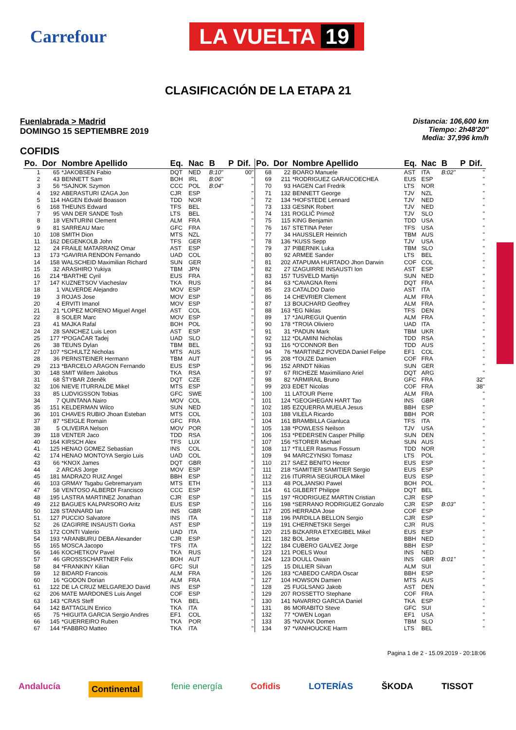Carrefour
LA VUELTA 19
CLASIFICACIÓN DE LA ETAPA 21
Fuenlabrada > Madrid
DOMINGO 15 SEPTIEMBRE 2019
Distancia: 106,600 km
Tiempo: 2h48'20"
Media: 37,996 km/h
COFIDIS
| Po. | Dor | Nombre Apellido | Eq. | Nac | B | P | Dif. |
| --- | --- | --- | --- | --- | --- | --- | --- |
| 1 | 65 | *JAKOBSEN Fabio | DQT | NED | B:10" | | 00" |
| 2 | 43 | BENNETT Sam | BOH | IRL | B:06" | | '' |
| 3 | 56 | *SAJNOK Szymon | CCC | POL | B:04" | | '' |
| 4 | 192 | ABERASTURI IZAGA Jon | CJR | ESP | | | '' |
| 5 | 114 | HAGEN Edvald Boasson | TDD | NOR | | | '' |
| 6 | 168 | THEUNS Edward | TFS | BEL | | | '' |
| 7 | 95 | VAN DER SANDE Tosh | LTS | BEL | | | '' |
| 8 | 18 | VENTURINI Clement | ALM | FRA | | | '' |
| 9 | 81 | SARREAU Marc | GFC | FRA | | | '' |
| 10 | 108 | SMITH Dion | MTS | NZL | | | '' |
| 11 | 162 | DEGENKOLB John | TFS | GER | | | '' |
| 12 | 24 | FRAILE MATARRANZ Omar | AST | ESP | | | '' |
| 13 | 173 | *GAVIRIA RENDON Fernando | UAD | COL | | | '' |
| 14 | 158 | WALSCHEID Maximilian Richard | SUN | GER | | | '' |
| 15 | 32 | ARASHIRO Yukiya | TBM | JPN | | | '' |
| 16 | 214 | *BARTHE Cyril | EUS | FRA | | | '' |
| 17 | 147 | KUZNETSOV Viacheslav | TKA | RUS | | | '' |
| 18 | 1 | VALVERDE Alejandro | MOV | ESP | | | '' |
| 19 | 3 | ROJAS Jose | MOV | ESP | | | '' |
| 20 | 4 | ERVITI Imanol | MOV | ESP | | | '' |
| 21 | 21 | *LOPEZ MORENO Miguel Angel | AST | COL | | | '' |
| 22 | 8 | SOLER Marc | MOV | ESP | | | '' |
| 23 | 41 | MAJKA Rafal | BOH | POL | | | '' |
| 24 | 28 | SANCHEZ Luis Leon | AST | ESP | | | '' |
| 25 | 177 | *POGAČAR Tadej | UAD | SLO | | | '' |
| 26 | 38 | TEUNS Dylan | TBM | BEL | | | '' |
| 27 | 107 | *SCHULTZ Nicholas | MTS | AUS | | | '' |
| 28 | 36 | PERNSTEINER Hermann | TBM | AUT | | | '' |
| 29 | 213 | *BARCELO ARAGON Fernando | EUS | ESP | | | '' |
| 30 | 148 | SMIT Willem Jakobus | TKA | RSA | | | '' |
| 31 | 68 | ŠTYBAR Zdeněk | DQT | CZE | | | '' |
| 32 | 106 | NIEVE ITURRALDE Mikel | MTS | ESP | | | '' |
| 33 | 85 | LUDVIGSSON Tobias | GFC | SWE | | | '' |
| 34 | 7 | QUINTANA Nairo | MOV | COL | | | '' |
| 35 | 151 | KELDERMAN Wilco | SUN | NED | | | '' |
| 36 | 101 | CHAVES RUBIO Jhoan Esteban | MTS | COL | | | '' |
| 37 | 87 | *SEIGLE Romain | GFC | FRA | | | '' |
| 38 | 5 | OLIVEIRA Nelson | MOV | POR | | | '' |
| 39 | 118 | VENTER Jaco | TDD | RSA | | | '' |
| 40 | 164 | KIRSCH Alex | TFS | LUX | | | '' |
| 41 | 125 | HENAO GOMEZ Sebastian | INS | COL | | | '' |
| 42 | 174 | HENAO MONTOYA Sergio Luis | UAD | COL | | | '' |
| 43 | 66 | *KNOX James | DQT | GBR | | | '' |
| 44 | 2 | ARCAS Jorge | MOV | ESP | | | '' |
| 45 | 181 | MADRAZO RUIZ Angel | BBH | ESP | | | '' |
| 46 | 103 | GRMAY Tsgabu Gebremaryam | MTS | ETH | | | '' |
| 47 | 58 | VENTOSO ALBERDI Francisco | CCC | ESP | | | '' |
| 48 | 195 | LASTRA MARTINEZ Jonathan | CJR | ESP | | | '' |
| 49 | 212 | BAGUES KALPARSORO Aritz | EUS | ESP | | | '' |
| 50 | 128 | STANNARD Ian | INS | GBR | | | '' |
| 51 | 127 | PUCCIO Salvatore | INS | ITA | | | '' |
| 52 | 26 | IZAGIRRE INSAUSTI Gorka | AST | ESP | | | '' |
| 53 | 172 | CONTI Valerio | UAD | ITA | | | '' |
| 54 | 193 | *ARANBURU DEBA Alexander | CJR | ESP | | | '' |
| 55 | 165 | MOSCA Jacopo | TFS | ITA | | | '' |
| 56 | 146 | KOCHETKOV Pavel | TKA | RUS | | | '' |
| 57 | 46 | GROSSSCHARTNER Felix | BOH | AUT | | | '' |
| 58 | 84 | *FRANKINY Kilian | GFC | SUI | | | '' |
| 59 | 12 | BIDARD Francois | ALM | FRA | | | '' |
| 60 | 16 | *GODON Dorian | ALM | FRA | | | '' |
| 61 | 122 | DE LA CRUZ MELGAREJO David | INS | ESP | | | '' |
| 62 | 206 | MATE MARDONES Luis Angel | COF | ESP | | | '' |
| 63 | 143 | *CRAS Steff | TKA | BEL | | | '' |
| 64 | 142 | BATTAGLIN Enrico | TKA | ITA | | | '' |
| 65 | 75 | *HIGUITA GARCIA Sergio Andres | EF1 | COL | | | '' |
| 66 | 145 | *GUERREIRO Ruben | TKA | POR | | | '' |
| 67 | 144 | *FABBRO Matteo | TKA | ITA | | | '' |
| Po. | Dor | Nombre Apellido | Eq. | Nac | B | P | Dif. |
| --- | --- | --- | --- | --- | --- | --- | --- |
| 68 | 22 | BOARO Manuele | AST | ITA | B:02" | | '' |
| 69 | 211 | *RODRIGUEZ GARAICOECHEA | EUS | ESP | | | '' |
| 70 | 93 | HAGEN Carl Fredrik | LTS | NOR | | | '' |
| 71 | 132 | BENNETT George | TJV | NZL | | | '' |
| 72 | 134 | *HOFSTEDE Lennard | TJV | NED | | | '' |
| 73 | 133 | GESINK Robert | TJV | NED | | | '' |
| 74 | 131 | ROGLIČ Primož | TJV | SLO | | | '' |
| 75 | 115 | KING Benjamin | TDD | USA | | | '' |
| 76 | 167 | STETINA Peter | TFS | USA | | | '' |
| 77 | 34 | HAUSSLER Heinrich | TBM | AUS | | | '' |
| 78 | 136 | *KUSS Sepp | TJV | USA | | | '' |
| 79 | 37 | PIBERNIK Luka | TBM | SLO | | | '' |
| 80 | 92 | ARMEE Sander | LTS | BEL | | | '' |
| 81 | 202 | ATAPUMA HURTADO Jhon Darwin | COF | COL | | | '' |
| 82 | 27 | IZAGUIRRE INSAUSTI Ion | AST | ESP | | | '' |
| 83 | 157 | TUSVELD Martijn | SUN | NED | | | '' |
| 84 | 63 | *CAVAGNA Remi | DQT | FRA | | | '' |
| 85 | 23 | CATALDO Dario | AST | ITA | | | '' |
| 86 | 14 | CHEVRIER Clement | ALM | FRA | | | '' |
| 87 | 13 | BOUCHARD Geoffrey | ALM | FRA | | | '' |
| 88 | 163 | *EG Niklas | TFS | DEN | | | '' |
| 89 | 17 | *JAUREGUI Quentin | ALM | FRA | | | '' |
| 90 | 178 | *TROIA Oliviero | UAD | ITA | | | '' |
| 91 | 31 | *PADUN Mark | TBM | UKR | | | '' |
| 92 | 112 | *DLAMINI Nicholas | TDD | RSA | | | '' |
| 93 | 116 | *O'CONNOR Ben | TDD | AUS | | | '' |
| 94 | 76 | *MARTINEZ POVEDA Daniel Felipe | EF1 | COL | | | '' |
| 95 | 208 | *TOUZE Damien | COF | FRA | | | '' |
| 96 | 152 | ARNDT Nikias | SUN | GER | | | '' |
| 97 | 67 | RICHEZE Maximiliano Ariel | DQT | ARG | | | '' |
| 98 | 82 | *ARMIRAIL Bruno | GFC | FRA | | | 32" |
| 99 | 203 | EDET Nicolas | COF | FRA | | | 38" |
| 100 | 11 | LATOUR Pierre | ALM | FRA | | | '' |
| 101 | 124 | *GEOGHEGAN HART Tao | INS | GBR | | | '' |
| 102 | 185 | EZQUERRA MUELA Jesus | BBH | ESP | | | '' |
| 103 | 188 | VILELA Ricardo | BBH | POR | | | '' |
| 104 | 161 | BRAMBILLA Gianluca | TFS | ITA | | | '' |
| 105 | 138 | *POWLESS Neilson | TJV | USA | | | '' |
| 106 | 153 | *PEDERSEN Casper Phillip | SUN | DEN | | | '' |
| 107 | 156 | *STORER Michael | SUN | AUS | | | '' |
| 108 | 117 | *TILLER Rasmus Fossum | TDD | NOR | | | '' |
| 109 | 94 | MARCZYNSKI Tomasz | LTS | POL | | | '' |
| 110 | 217 | SAEZ BENITO Hector | EUS | ESP | | | '' |
| 111 | 218 | *SAMITIER SAMITIER Sergio | EUS | ESP | | | '' |
| 112 | 216 | ITURRIA SEGUROLA Mikel | EUS | ESP | | | '' |
| 113 | 48 | POLJANSKI Pawel | BOH | POL | | | '' |
| 114 | 61 | GILBERT Philippe | DQT | BEL | | | '' |
| 115 | 197 | *RODRIGUEZ MARTIN Cristian | CJR | ESP | | | '' |
| 116 | 198 | *SERRANO RODRIGUEZ Gonzalo | CJR | ESP | B:03" | | '' |
| 117 | 205 | HERRADA Jose | COF | ESP | | | '' |
| 118 | 196 | PARDILLA BELLON Sergio | CJR | ESP | | | '' |
| 119 | 191 | CHERNETSKII Sergei | CJR | RUS | | | '' |
| 120 | 215 | BIZKARRA ETXEGIBEL Mikel | EUS | ESP | | | '' |
| 121 | 182 | BOL Jetse | BBH | NED | | | '' |
| 122 | 184 | CUBERO GALVEZ Jorge | BBH | ESP | | | '' |
| 123 | 121 | POELS Wout | INS | NED | | | '' |
| 124 | 123 | DOULL Owain | INS | GBR | B:01" | | '' |
| 125 | 15 | DILLIER Silvan | ALM | SUI | | | '' |
| 126 | 183 | *CABEDO CARDA Oscar | BBH | ESP | | | '' |
| 127 | 104 | HOWSON Damien | MTS | AUS | | | '' |
| 128 | 25 | FUGLSANG Jakob | AST | DEN | | | '' |
| 129 | 207 | ROSSETTO Stephane | COF | FRA | | | '' |
| 130 | 141 | NAVARRO GARCIA Daniel | TKA | ESP | | | '' |
| 131 | 86 | MORABITO Steve | GFC | SUI | | | '' |
| 132 | 77 | *OWEN Logan | EF1 | USA | | | '' |
| 133 | 35 | *NOVAK Domen | TBM | SLO | | | '' |
| 134 | 97 | *VANHOUCKE Harm | LTS | BEL | | | '' |
Pagina 1 de 2 - 15.09.2019 - 20:18:06
Andalucía Continental fenie energía Cofidis LOTERÍAS ŠKODA TISSOT